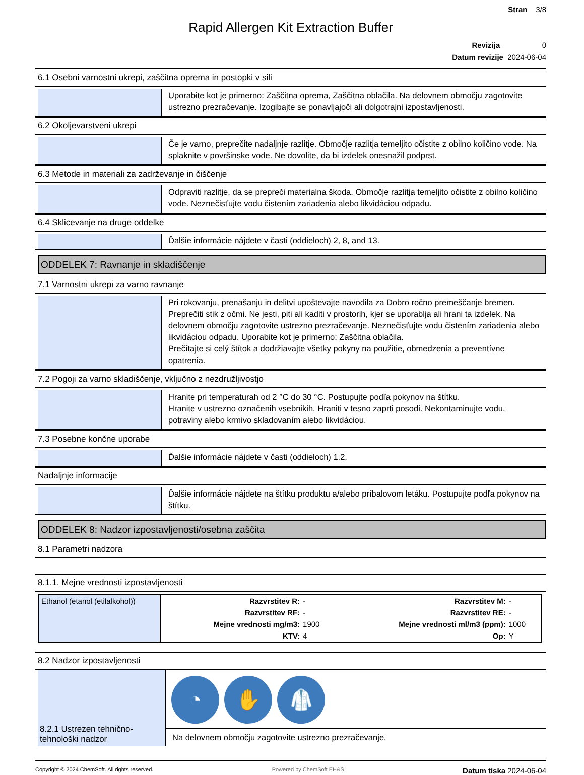Stran 3/8
Rapid Allergen Kit Extraction Buffer
Revizija 0
Datum revizije 2024-06-04
6.1 Osebni varnostni ukrepi, zaščitna oprema in postopki v sili
Uporabite kot je primerno: Zaščitna oprema, Zaščitna oblačila. Na delovnem območju zagotovite ustrezno prezračevanje. Izogibajte se ponavljajoči ali dolgotrajni izpostavljenosti.
6.2 Okoljevarstveni ukrepi
Če je varno, preprečite nadaljnje razlitje. Območje razlitja temeljito očistite z obilno količino vode. Na splaknite v površinske vode. Ne dovolite, da bi izdelek onesnažil podprst.
6.3 Metode in materiali za zadrževanje in čiščenje
Odpraviti razlitje, da se prepreči materialna škoda. Območje razlitja temeljito očistite z obilno količino vode. Neznečisťujte vodu čistením zariadenia alebo likvidáciou odpadu.
6.4 Sklicevanje na druge oddelke
Ďalšie informácie nájdete v časti (oddieloch) 2, 8, and 13.
ODDELEK 7: Ravnanje in skladiščenje
7.1 Varnostni ukrepi za varno ravnanje
Pri rokovanju, prenašanju in delitvi upoštevajte navodila za Dobro ročno premeščanje bremen. Preprečiti stik z očmi. Ne jesti, piti ali kaditi v prostorih, kjer se uporablja ali hrani ta izdelek. Na delovnem območju zagotovite ustrezno prezračevanje. Neznečisťujte vodu čistením zariadenia alebo likvidáciou odpadu. Uporabite kot je primerno: Zaščitna oblačila.
Prečítajte si celý štítok a dodržiavajte všetky pokyny na použitie, obmedzenia a preventívne opatrenia.
7.2 Pogoji za varno skladiščenje, vključno z nezdružljivostjo
Hranite pri temperaturah od 2 °C do 30 °C. Postupujte podľa pokynov na štítku.
Hranite v ustrezno označenih vsebnikih. Hraniti v tesno zaprti posodi. Nekontaminujte vodu, potraviny alebo krmivo skladovaním alebo likvidáciou.
7.3 Posebne končne uporabe
Ďalšie informácie nájdete v časti (oddieloch) 1.2.
Nadaljnje informacije
Ďalšie informácie nájdete na štítku produktu a/alebo príbalovom letáku. Postupujte podľa pokynov na štítku.
ODDELEK 8: Nadzor izpostavljenosti/osebna zaščita
8.1 Parametri nadzora
8.1.1. Mejne vrednosti izpostavljenosti
| Ethanol (etanol (etilalkohol)) | Razvrstitev R: | - | Razvrstitev M: | - |
| | Razvrstitev RF: | - | Razvrstitev RE: | - |
| | Mejne vrednosti mg/m3: | 1900 | Mejne vrednosti ml/m3 (ppm): | 1000 |
| | KTV: | 4 | Op: | Y |
8.2 Nadzor izpostavljenosti
8.2.1 Ustrezen tehnično-tehnološki nadzor
◔ ✋ 🥼
Na delovnem območju zagotovite ustrezno prezračevanje.
Copyright © 2024 ChemSoft. All rights reserved. Powered by ChemSoft EH&S Datum tiska 2024-06-04